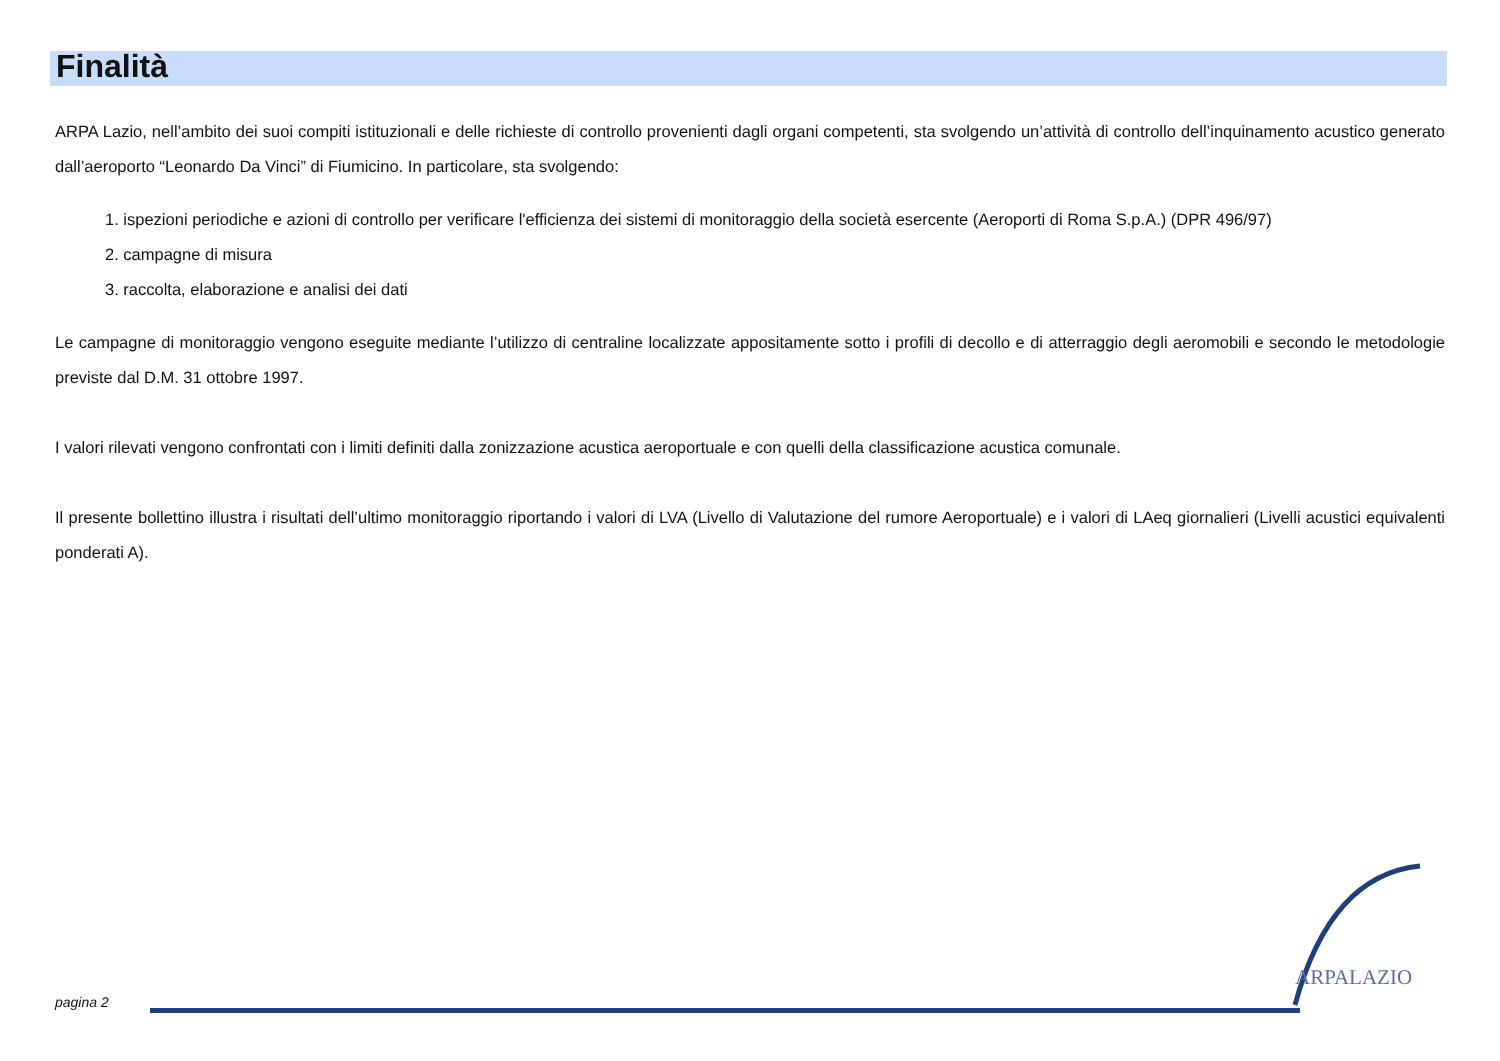Finalità
ARPA Lazio, nell’ambito dei suoi compiti istituzionali e delle richieste di controllo provenienti dagli organi competenti, sta svolgendo un’attività di controllo dell’inquinamento acustico generato dall’aeroporto “Leonardo Da Vinci” di Fiumicino. In particolare, sta svolgendo:
1. ispezioni periodiche e azioni di controllo per verificare l'efficienza dei sistemi di monitoraggio della società esercente (Aeroporti di Roma S.p.A.) (DPR 496/97)
2. campagne di misura
3. raccolta, elaborazione e analisi dei dati
Le campagne di monitoraggio vengono eseguite mediante l’utilizzo di centraline localizzate appositamente sotto i profili di decollo e di atterraggio degli aeromobili e secondo le metodologie previste dal D.M. 31 ottobre 1997.
I valori rilevati vengono confrontati con i limiti definiti dalla zonizzazione acustica aeroportuale e con quelli della classificazione acustica comunale.
Il presente bollettino illustra i risultati dell’ultimo monitoraggio riportando i valori di LVA (Livello di Valutazione del rumore Aeroportuale) e i valori di LAeq giornalieri (Livelli acustici equivalenti ponderati A).
ARPALAZIO
pagina 2